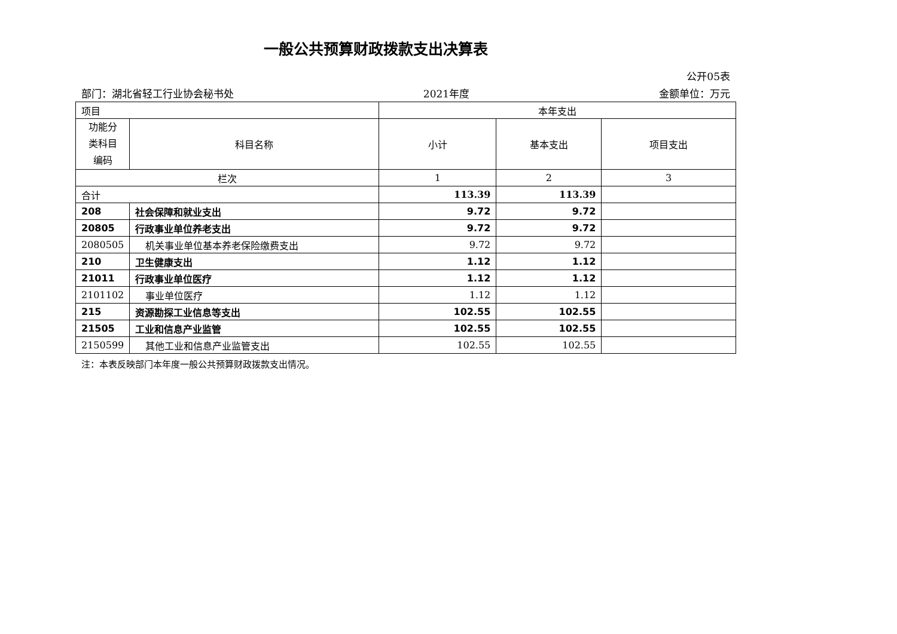一般公共预算财政拨款支出决算表
公开05表
部门：湖北省轻工行业协会秘书处 2021年度 金额单位：万元
| 项目 | | 本年支出 | | |
| 功能分 类科目 编码 | 科目名称 | 小计 | 基本支出 | 项目支出 |
| 栏次 | | 1 | 2 | 3 |
| 合计 | | 113.39 | 113.39 | |
| 208 | 社会保障和就业支出 | 9.72 | 9.72 | |
| 20805 | 行政事业单位养老支出 | 9.72 | 9.72 | |
| 2080505 | 机关事业单位基本养老保险缴费支出 | 9.72 | 9.72 | |
| 210 | 卫生健康支出 | 1.12 | 1.12 | |
| 21011 | 行政事业单位医疗 | 1.12 | 1.12 | |
| 2101102 | 事业单位医疗 | 1.12 | 1.12 | |
| 215 | 资源勘探工业信息等支出 | 102.55 | 102.55 | |
| 21505 | 工业和信息产业监管 | 102.55 | 102.55 | |
| 2150599 | 其他工业和信息产业监管支出 | 102.55 | 102.55 | |
注：本表反映部门本年度一般公共预算财政拨款支出情况。